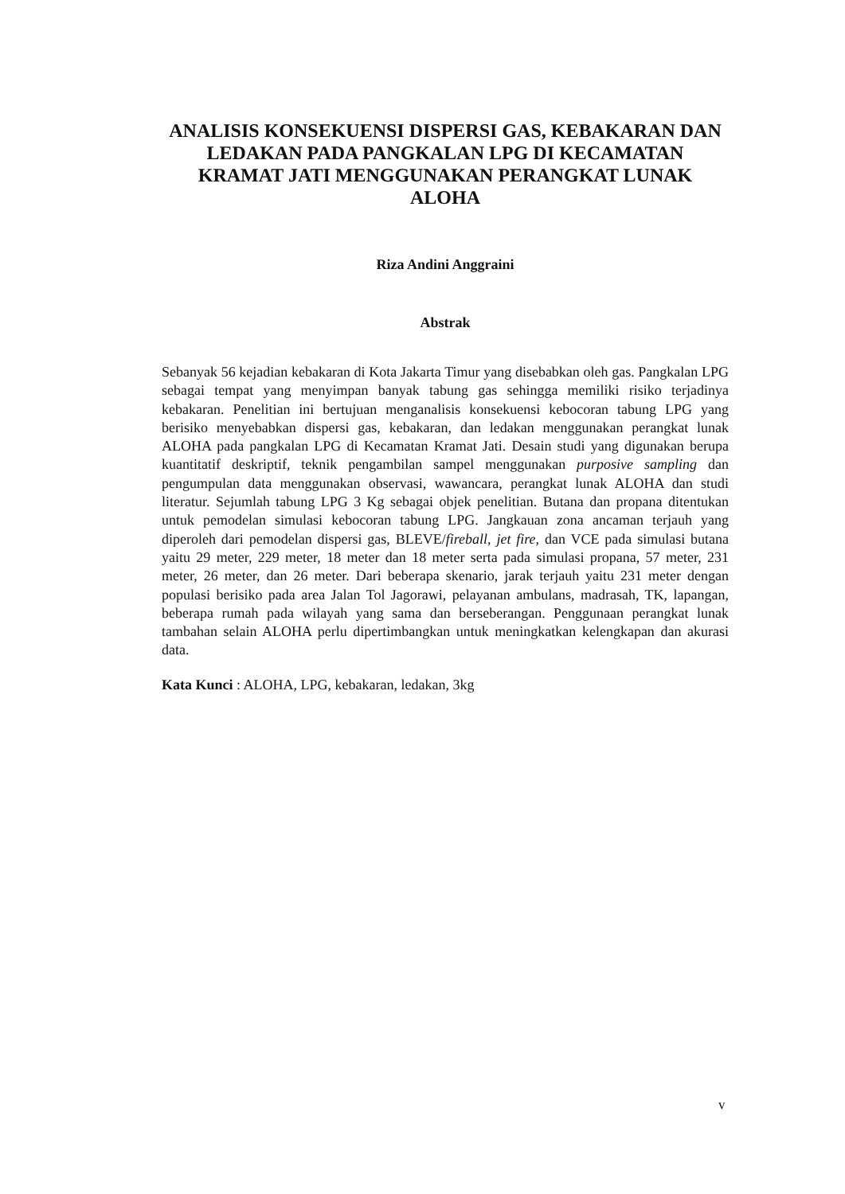ANALISIS KONSEKUENSI DISPERSI GAS, KEBAKARAN DAN LEDAKAN PADA PANGKALAN LPG DI KECAMATAN KRAMAT JATI MENGGUNAKAN PERANGKAT LUNAK ALOHA
Riza Andini Anggraini
Abstrak
Sebanyak 56 kejadian kebakaran di Kota Jakarta Timur yang disebabkan oleh gas. Pangkalan LPG sebagai tempat yang menyimpan banyak tabung gas sehingga memiliki risiko terjadinya kebakaran. Penelitian ini bertujuan menganalisis konsekuensi kebocoran tabung LPG yang berisiko menyebabkan dispersi gas, kebakaran, dan ledakan menggunakan perangkat lunak ALOHA pada pangkalan LPG di Kecamatan Kramat Jati. Desain studi yang digunakan berupa kuantitatif deskriptif, teknik pengambilan sampel menggunakan purposive sampling dan pengumpulan data menggunakan observasi, wawancara, perangkat lunak ALOHA dan studi literatur. Sejumlah tabung LPG 3 Kg sebagai objek penelitian. Butana dan propana ditentukan untuk pemodelan simulasi kebocoran tabung LPG. Jangkauan zona ancaman terjauh yang diperoleh dari pemodelan dispersi gas, BLEVE/fireball, jet fire, dan VCE pada simulasi butana yaitu 29 meter, 229 meter, 18 meter dan 18 meter serta pada simulasi propana, 57 meter, 231 meter, 26 meter, dan 26 meter. Dari beberapa skenario, jarak terjauh yaitu 231 meter dengan populasi berisiko pada area Jalan Tol Jagorawi, pelayanan ambulans, madrasah, TK, lapangan, beberapa rumah pada wilayah yang sama dan berseberangan. Penggunaan perangkat lunak tambahan selain ALOHA perlu dipertimbangkan untuk meningkatkan kelengkapan dan akurasi data.
Kata Kunci : ALOHA, LPG, kebakaran, ledakan, 3kg
v